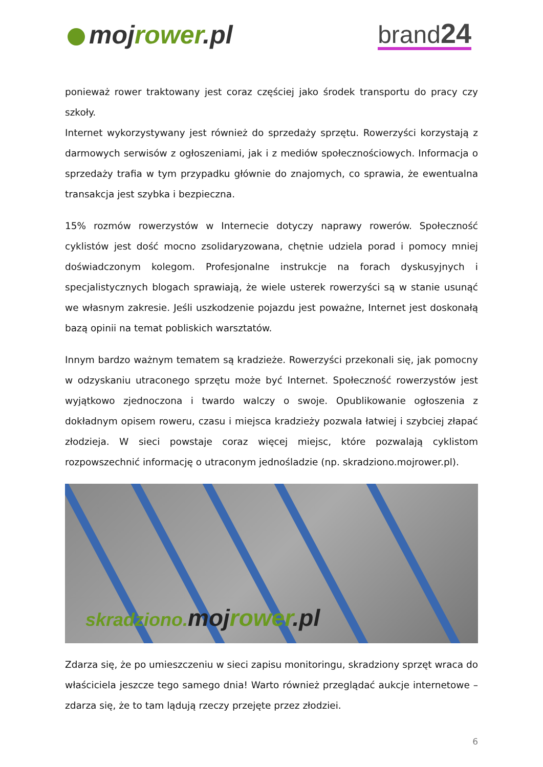mojrower.pl
brand24
ponieważ rower traktowany jest coraz częściej jako środek transportu do pracy czy szkoły.
Internet wykorzystywany jest również do sprzedaży sprzętu. Rowerzyści korzystają z darmowych serwisów z ogłoszeniami, jak i z mediów społecznościowych. Informacja o sprzedaży trafia w tym przypadku głównie do znajomych, co sprawia, że ewentualna transakcja jest szybka i bezpieczna.
15% rozmów rowerzystów w Internecie dotyczy naprawy rowerów. Społeczność cyklistów jest dość mocno zsolidaryzowana, chętnie udziela porad i pomocy mniej doświadczonym kolegom. Profesjonalne instrukcje na forach dyskusyjnych i specjalistycznych blogach sprawiają, że wiele usterek rowerzyści są w stanie usunąć we własnym zakresie. Jeśli uszkodzenie pojazdu jest poważne, Internet jest doskonałą bazą opinii na temat pobliskich warsztatów.
Innym bardzo ważnym tematem są kradzieże. Rowerzyści przekonali się, jak pomocny w odzyskaniu utraconego sprzętu może być Internet. Społeczność rowerzystów jest wyjątkowo zjednoczona i twardo walczy o swoje. Opublikowanie ogłoszenia z dokładnym opisem roweru, czasu i miejsca kradzieży pozwala łatwiej i szybciej złapać złodzieja. W sieci powstaje coraz więcej miejsc, które pozwalają cyklistom rozpowszechnić informację o utraconym jednośladzie (np. skradziono.mojrower.pl).
skradziono. mojrower.pl
Zdarza się, że po umieszczeniu w sieci zapisu monitoringu, skradziony sprzęt wraca do właściciela jeszcze tego samego dnia! Warto również przeglądać aukcje internetowe – zdarza się, że to tam lądują rzeczy przejęte przez złodziei.
6